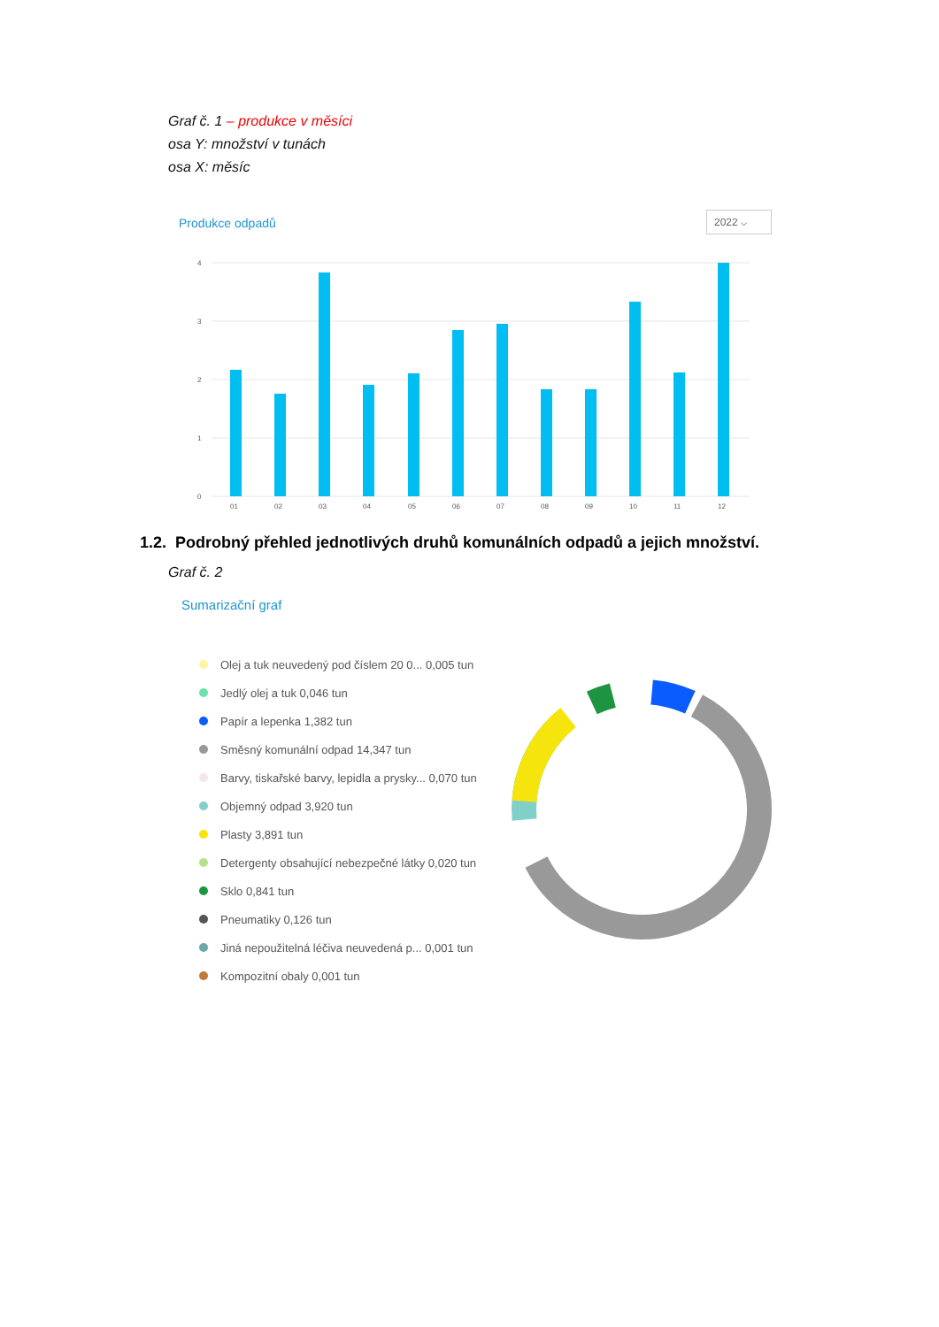Graf č. 1 – produkce v měsíci
osa Y: množství v tunách
osa X: měsíc
Produkce odpadů 2022 ⌵
4
3
2
1
0
01
02
03
04
05
06
07
08
09
10
11
12
1.2. Podrobný přehled jednotlivých druhů komunálních odpadů a jejich množství.
Graf č. 2
Sumarizační graf
Olej a tuk neuvedený pod číslem 20 0... 0,005 tun
Jedlý olej a tuk 0,046 tun
Papír a lepenka 1,382 tun
Směsný komunální odpad 14,347 tun
Barvy, tiskařské barvy, lepidla a prysky... 0,070 tun
Objemný odpad 3,920 tun
Plasty 3,891 tun
Detergenty obsahující nebezpečné látky 0,020 tun
Sklo 0,841 tun
Pneumatiky 0,126 tun
Jiná nepoužitelná léčiva neuvedená p... 0,001 tun
Kompozitní obaly 0,001 tun